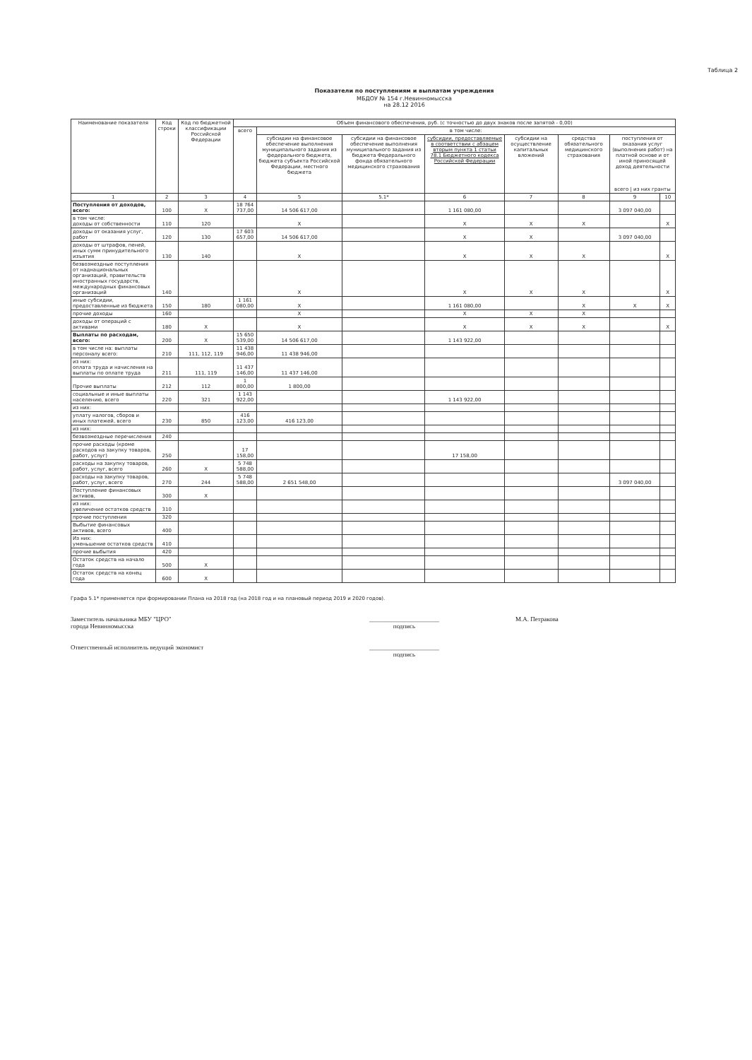Таблица 2
Показатели по поступлениям и выплатам учреждения
МБДОУ № 154 г.Невинномысска
на 28.12 2016
| Наименование показателя | Код строки | Код по бюджетной классификации Российской Федерации | Объем финансового обеспечения, руб. (с точностью до двух знаков после запятой - 0,00) | | | | | | | |
| --- | --- | --- | --- | --- | --- | --- | --- | --- | --- | --- |
| | | | всего | в том числе: | | | | | | |
| | | | | субсидии на финансовое обеспечение выполнения муниципального задания из федерального бюджета, бюджета субъекта Российской Федерации, местного бюджета | субсидии на финансовое обеспечение выполнения муниципального задания из бюджета Федерального фонда обязательного медицинского страхования | субсидии, предоставляемые в соответствии с абзацем вторым пункта 1 статьи 78.1 Бюджетного кодекса Российской Федерации | субсидии на осуществление капитальных вложений | средства обязательного медицинского страхования | поступления от оказания услуг (выполнения работ) на платной основе и от иной приносящей доход деятельности всего / из них гранты | |
| 1 | 2 | 3 | 4 | 5 | 5.1* | 6 | 7 | 8 | 9 | 10 |
| Поступления от доходов, всего: | 100 | X | 18 764 737,00 | 14 506 617,00 | | 1 161 080,00 | | | 3 097 040,00 | |
| в том числе: доходы от собственности | 110 | 120 | | X | | X | X | X | | X |
| доходы от оказания услуг, работ | 120 | 130 | 17 603 657,00 | 14 506 617,00 | | X | X | | 3 097 040,00 | |
| доходы от штрафов, пеней, иных сумм принудительного изъятия | 130 | 140 | | X | | X | X | X | | X |
| безвозмездные поступления от наднациональных организаций, правительств иностранных государств, международных финансовых организаций | 140 | | | X | | X | X | X | | X |
| иные субсидии, предоставленные из бюджета | 150 | 180 | 1 161 080,00 | X | | 1 161 080,00 | | X | X | X |
| прочие доходы | 160 | | | X | | X | X | X | | |
| доходы от операций с активами | 180 | X | | X | | X | X | X | | X |
| Выплаты по расходам, всего: | 200 | X | 15 650 539,00 | 14 506 617,00 | | 1 143 922,00 | | | | |
| в том числе на: выплаты персоналу всего: | 210 | 111, 112, 119 | 11 438 946,00 | 11 438 946,00 | | | | | | |
| из них: оплата труда и начисления на выплаты по оплате труда | 211 | 111, 119 | 11 437 146,00 | 11 437 146,00 | | | | | | |
| Прочие выплаты | 212 | 112 | 1 800,00 | 1 800,00 | | | | | | |
| социальные и иные выплаты населению, всего | 220 | 321 | 1 143 922,00 | | | 1 143 922,00 | | | | |
| из них: | | | | | | | | | | |
| уплату налогов, сборов и иных платежей, всего | 230 | 850 | 416 123,00 | 416 123,00 | | | | | | |
| из них: | | | | | | | | | | |
| безвозмездные перечисления | 240 | | | | | | | | | |
| прочие расходы (кроме расходов на закупку товаров, работ, услуг) | 250 | | 17 158,00 | | | 17 158,00 | | | | |
| расходы на закупку товаров, работ, услуг, всего | 260 | X | 5 748 588,00 | | | | | | | |
| расходы на закупку товаров, работ, услуг, всего | 270 | 244 | 5 748 588,00 | 2 651 548,00 | | | | | 3 097 040,00 | |
| Поступление финансовых активов, | 300 | X | | | | | | | | |
| из них: увеличение остатков средств | 310 | | | | | | | | | |
| прочие поступления | 320 | | | | | | | | | |
| Выбытие финансовых активов, всего | 400 | | | | | | | | | |
| Из них: уменьшение остатков средств | 410 | | | | | | | | | |
| прочие выбытия | 420 | | | | | | | | | |
| Остаток средств на начало года | 500 | X | | | | | | | | |
| Остаток средств на конец года | 600 | X | | | | | | | | |
Графа 5.1* применяется при формировании Плана на 2018 год (на 2018 год и на плановый период 2019 и 2020 годов).
Заместитель начальника МБУ "ЦРО"
города Невинномысска
______________________
подпись
М.А. Петракова
Ответственный исполнитель ведущий экономист
______________________
подпись